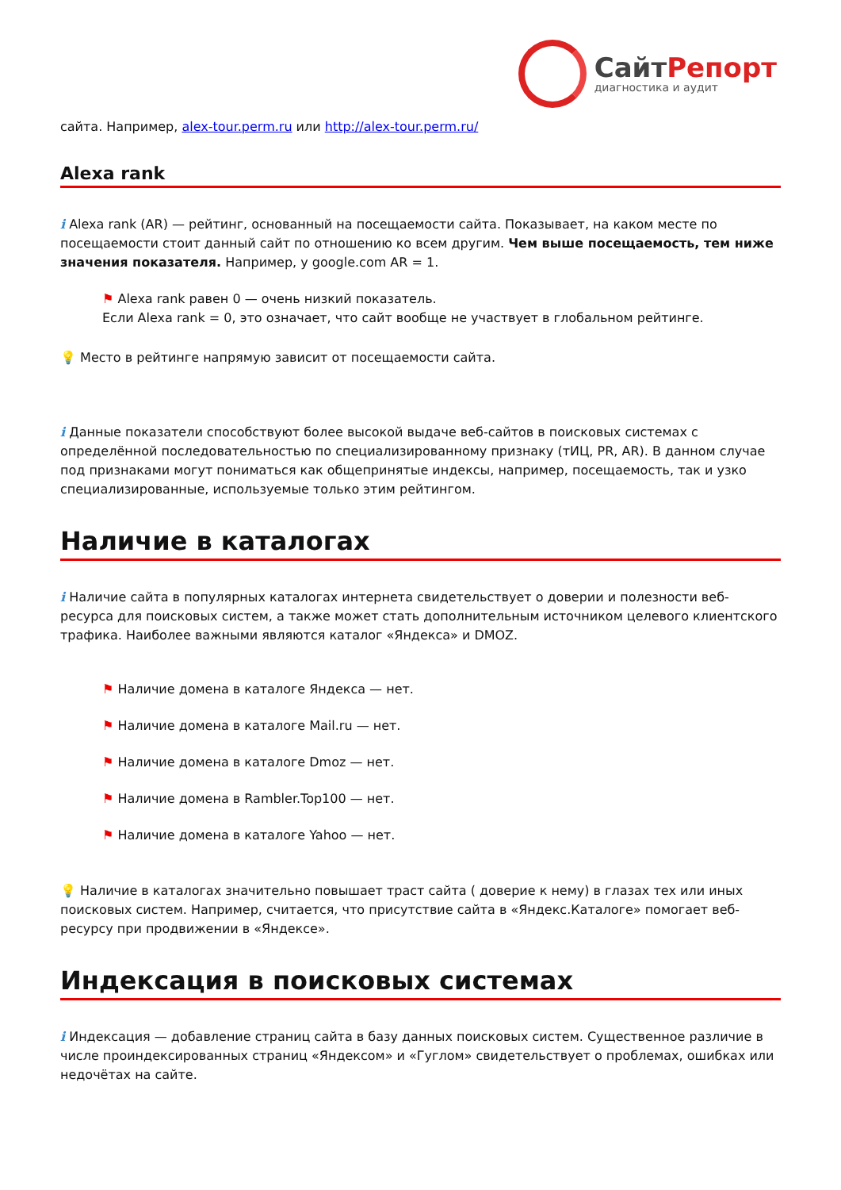СайтРепорт
диагностика и аудит
сайта. Например, alex-tour.perm.ru или http://alex-tour.perm.ru/
Alexa rank
i Alexa rank (AR) — рейтинг, основанный на посещаемости сайта. Показывает, на каком месте по посещаемости стоит данный сайт по отношению ко всем другим. Чем выше посещаемость, тем ниже значения показателя. Например, у google.com AR = 1.
⚑ Alexa rank равен 0 — очень низкий показатель.
Если Alexa rank = 0, это означает, что сайт вообще не участвует в глобальном рейтинге.
💡 Место в рейтинге напрямую зависит от посещаемости сайта.
i Данные показатели способствуют более высокой выдаче веб-сайтов в поисковых системах с определённой последовательностью по специализированному признаку (тИЦ, PR, AR). В данном случае под признаками могут пониматься как общепринятые индексы, например, посещаемость, так и узко специализированные, используемые только этим рейтингом.
Наличие в каталогах
i Наличие сайта в популярных каталогах интернета свидетельствует о доверии и полезности веб-ресурса для поисковых систем, а также может стать дополнительным источником целевого клиентского трафика. Наиболее важными являются каталог «Яндекса» и DMOZ.
⚑ Наличие домена в каталоге Яндекса — нет.
⚑ Наличие домена в каталоге Mail.ru — нет.
⚑ Наличие домена в каталоге Dmoz — нет.
⚑ Наличие домена в Rambler.Top100 — нет.
⚑ Наличие домена в каталоге Yahoo — нет.
💡 Наличие в каталогах значительно повышает траст сайта ( доверие к нему) в глазах тех или иных поисковых систем. Например, считается, что присутствие сайта в «Яндекс.Каталоге» помогает веб-ресурсу при продвижении в «Яндексе».
Индексация в поисковых системах
i Индексация — добавление страниц сайта в базу данных поисковых систем. Существенное различие в числе проиндексированных страниц «Яндексом» и «Гуглом» свидетельствует о проблемах, ошибках или недочётах на сайте.